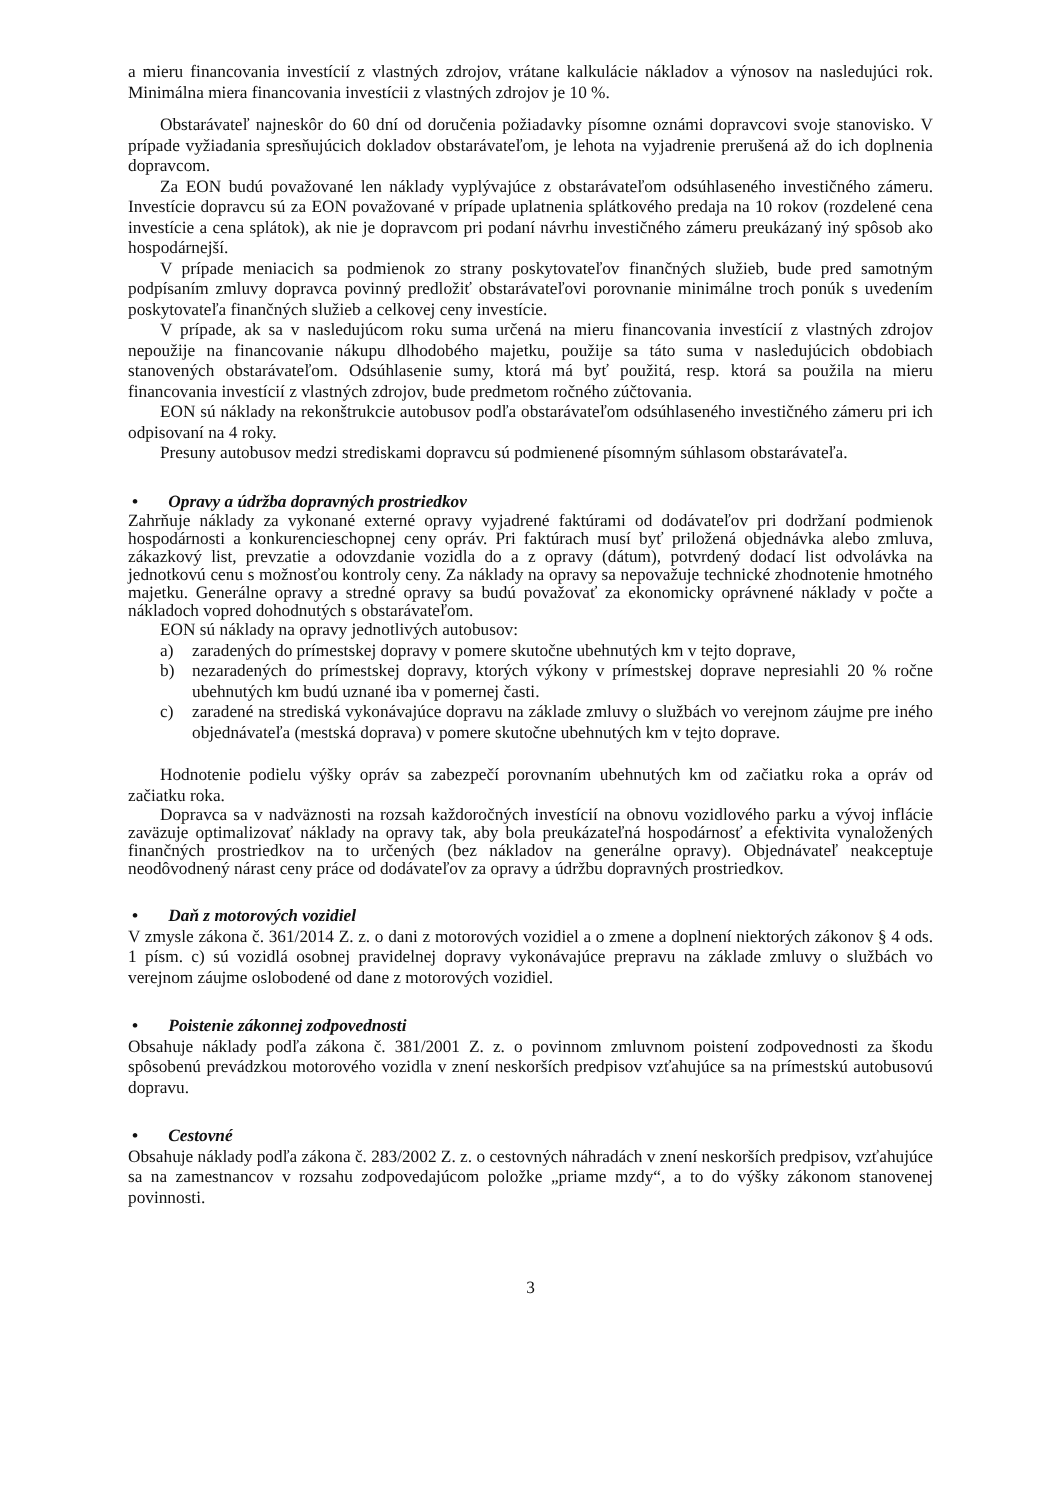a mieru financovania investícií z vlastných zdrojov, vrátane kalkulácie nákladov a výnosov na nasledujúci rok. Minimálna miera financovania investícii z vlastných zdrojov je 10 %.
Obstarávateľ najneskôr do 60 dní od doručenia požiadavky písomne oznámi dopravcovi svoje stanovisko. V prípade vyžiadania spresňujúcich dokladov obstarávateľom, je lehota na vyjadrenie prerušená až do ich doplnenia dopravcom.
Za EON budú považované len náklady vyplývajúce z obstarávateľom odsúhlaseného investičného zámeru. Investície dopravcu sú za EON považované v prípade uplatnenia splátkového predaja na 10 rokov (rozdelené cena investície a cena splátok), ak nie je dopravcom pri podaní návrhu investičného zámeru preukázaný iný spôsob ako hospodárnejší.
V prípade meniacich sa podmienok zo strany poskytovateľov finančných služieb, bude pred samotným podpísaním zmluvy dopravca povinný predložiť obstarávateľovi porovnanie minimálne troch ponúk s uvedením poskytovateľa finančných služieb a celkovej ceny investície.
V prípade, ak sa v nasledujúcom roku suma určená na mieru financovania investícií z vlastných zdrojov nepoužije na financovanie nákupu dlhodobého majetku, použije sa táto suma v nasledujúcich obdobiach stanovených obstarávateľom. Odsúhlasenie sumy, ktorá má byť použitá, resp. ktorá sa použila na mieru financovania investícií z vlastných zdrojov, bude predmetom ročného zúčtovania.
EON sú náklady na rekonštrukcie autobusov podľa obstarávateľom odsúhlaseného investičného zámeru pri ich odpisovaní na 4 roky.
Presuny autobusov medzi strediskami dopravcu sú podmienené písomným súhlasom obstarávateľa.
• Opravy a údržba dopravných prostriedkov
Zahrňuje náklady za vykonané externé opravy vyjadrené faktúrami od dodávateľov pri dodržaní podmienok hospodárnosti a konkurencieschopnej ceny opráv. Pri faktúrach musí byť priložená objednávka alebo zmluva, zákazkový list, prevzatie a odovzdanie vozidla do a z opravy (dátum), potvrdený dodací list odvolávka na jednotkovú cenu s možnosťou kontroly ceny. Za náklady na opravy sa nepovažuje technické zhodnotenie hmotného majetku. Generálne opravy a stredné opravy sa budú považovať za ekonomicky oprávnené náklady v počte a nákladoch vopred dohodnutých s obstarávateľom.
EON sú náklady na opravy jednotlivých autobusov:
a) zaradených do prímestskej dopravy v pomere skutočne ubehnutých km v tejto doprave,
b) nezaradených do prímestskej dopravy, ktorých výkony v prímestskej doprave nepresiahli 20 % ročne ubehnutých km budú uznané iba v pomernej časti.
c) zaradené na strediská vykonávajúce dopravu na základe zmluvy o službách vo verejnom záujme pre iného objednávateľa (mestská doprava) v pomere skutočne ubehnutých km v tejto doprave.
Hodnotenie podielu výšky opráv sa zabezpečí porovnaním ubehnutých km od začiatku roka a opráv od začiatku roka.
Dopravca sa v nadväznosti na rozsah každoročných investícií na obnovu vozidlového parku a vývoj inflácie zaväzuje optimalizovať náklady na opravy tak, aby bola preukázateľná hospodárnosť a efektivita vynaložených finančných prostriedkov na to určených (bez nákladov na generálne opravy). Objednávateľ neakceptuje neodôvodnený nárast ceny práce od dodávateľov za opravy a údržbu dopravných prostriedkov.
• Daň z motorových vozidiel
V zmysle zákona č. 361/2014 Z. z. o dani z motorových vozidiel a o zmene a doplnení niektorých zákonov § 4 ods. 1 písm. c) sú vozidlá osobnej pravidelnej dopravy vykonávajúce prepravu na základe zmluvy o službách vo verejnom záujme oslobodené od dane z motorových vozidiel.
• Poistenie zákonnej zodpovednosti
Obsahuje náklady podľa zákona č. 381/2001 Z. z. o povinnom zmluvnom poistení zodpovednosti za škodu spôsobenú prevádzkou motorového vozidla v znení neskorších predpisov vzťahujúce sa na prímestskú autobusovú dopravu.
• Cestovné
Obsahuje náklady podľa zákona č. 283/2002 Z. z. o cestovných náhradách v znení neskorších predpisov, vzťahujúce sa na zamestnancov v rozsahu zodpovedajúcom položke „priame mzdy“, a to do výšky zákonom stanovenej povinnosti.
3